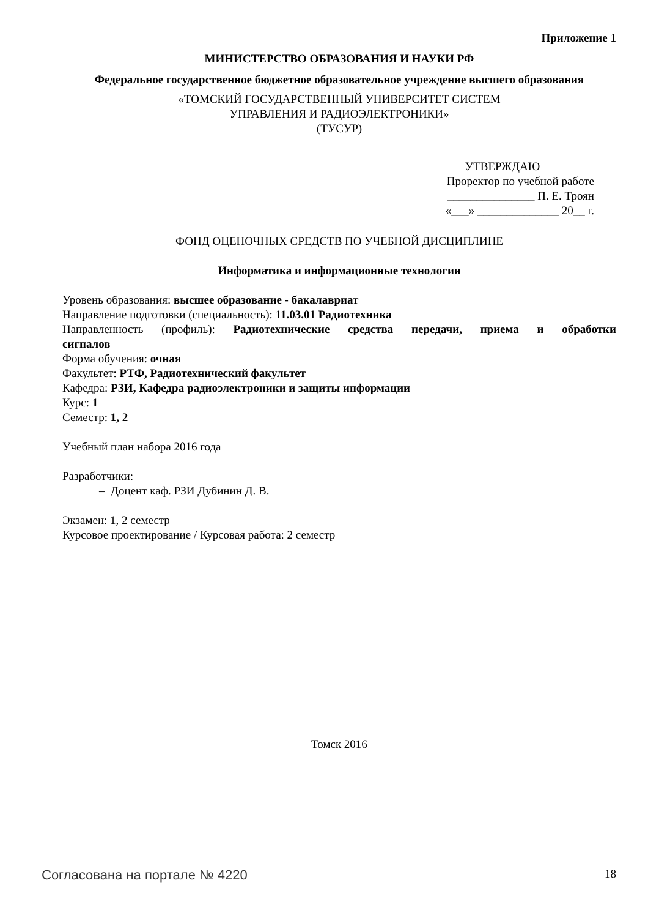Приложение 1
МИНИСТЕРСТВО ОБРАЗОВАНИЯ И НАУКИ РФ
Федеральное государственное бюджетное образовательное учреждение высшего образования
«ТОМСКИЙ ГОСУДАРСТВЕННЫЙ УНИВЕРСИТЕТ СИСТЕМ
УПРАВЛЕНИЯ И РАДИОЭЛЕКТРОНИКИ»
(ТУСУР)
УТВЕРЖДАЮ
Проректор по учебной работе
_______________ П. Е. Троян
«___» ______________ 20__ г.
ФОНД ОЦЕНОЧНЫХ СРЕДСТВ ПО УЧЕБНОЙ ДИСЦИПЛИНЕ
Информатика и информационные технологии
Уровень образования: высшее образование - бакалавриат
Направление подготовки (специальность): 11.03.01 Радиотехника
Направленность (профиль): Радиотехнические средства передачи, приема и обработки
сигналов
Форма обучения: очная
Факультет: РТФ, Радиотехнический факультет
Кафедра: РЗИ, Кафедра радиоэлектроники и защиты информации
Курс: 1
Семестр: 1, 2
Учебный план набора 2016 года
Разработчики:
– Доцент каф. РЗИ Дубинин Д. В.
Экзамен: 1, 2 семестр
Курсовое проектирование / Курсовая работа: 2 семестр
Томск 2016
Согласована на портале № 4220 18